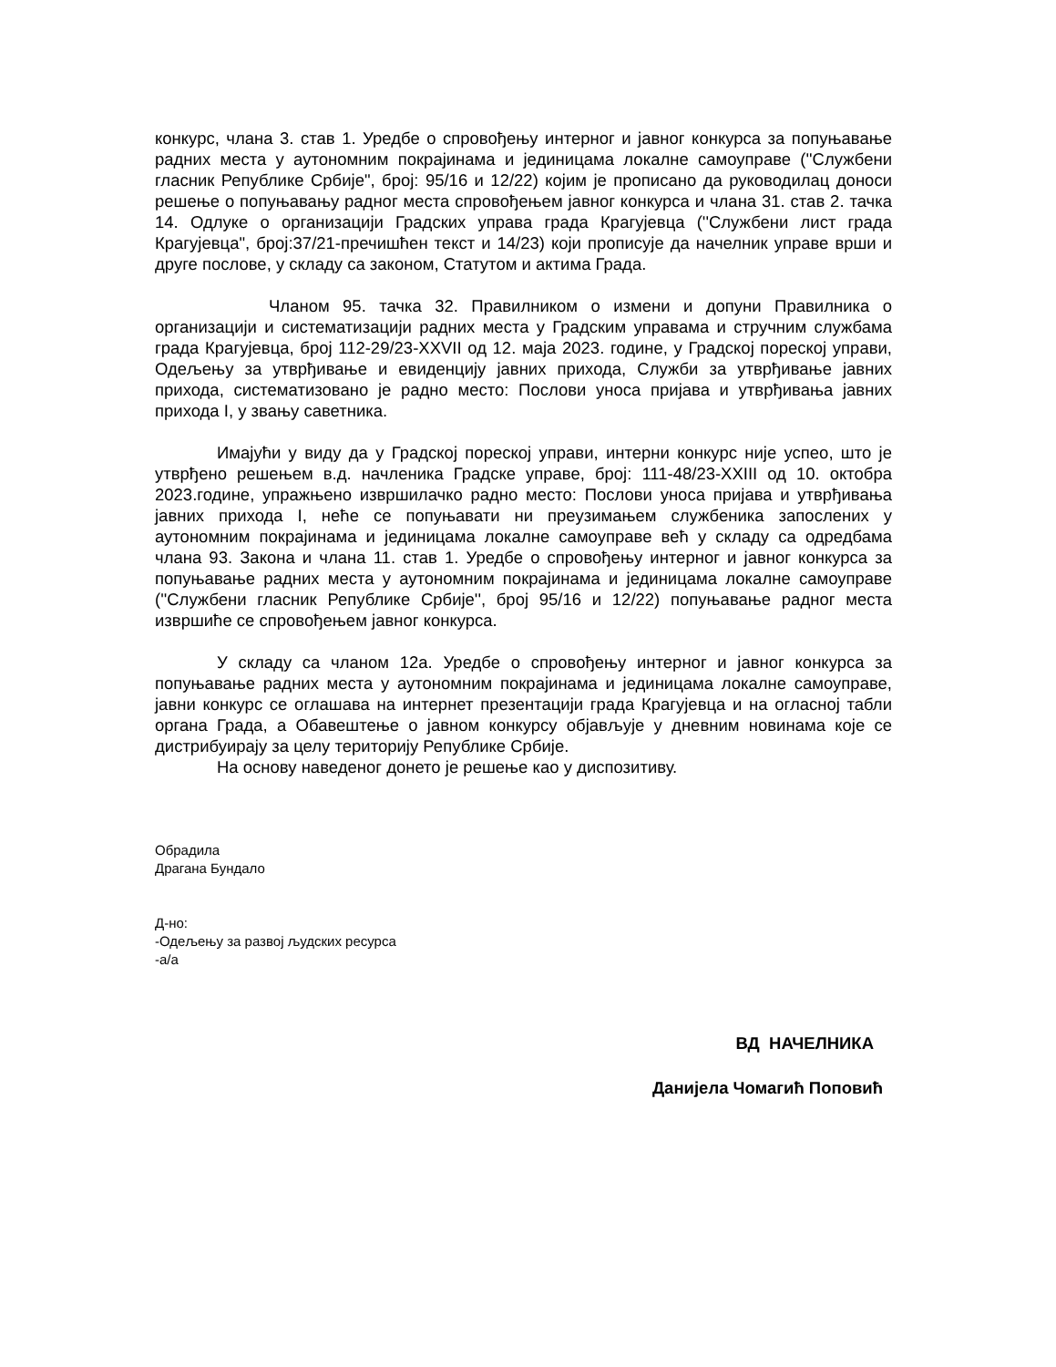конкурс, члана 3. став 1. Уредбе о спровођењу интерног и јавног конкурса за попуњавање радних места у аутономним покрајинама и јединицама локалне самоуправе (''Службени гласник Републике Србије", број: 95/16 и 12/22) којим је прописано да руководилац доноси решење о попуњавању радног места спровођењем јавног конкурса и члана 31. став 2. тачка 14. Одлуке о организацији Градских управа града Крагујевца (''Службени лист града Крагујевца", број:37/21-пречишћен текст и 14/23) који прописује да начелник управе врши и друге послове, у складу са законом, Статутом и актима Града.
Чланом 95. тачка 32. Правилником о измени и допуни Правилника о организацији и систематизацији радних места у Градским управама и стручним службама града Крагујевца, број 112-29/23-XXVII од 12. маја 2023. године, у Градској пореској управи, Одељењу за утврђивање и евиденцију јавних прихода, Служби за утврђивање јавних прихода, систематизовано је радно место: Послови уноса пријава и утврђивања јавних прихода I, у звању саветника.
Имајући у виду да у Градској пореској управи, интерни конкурс није успео, што је утврђено решењем в.д. начленика Градске управе, број: 111-48/23-XXIII од 10. октобра 2023.године, упражњено извршилачко радно место: Послови уноса пријава и утврђивања јавних прихода I, неће се попуњавати ни преузимањем службеника запослених у аутономним покрајинама и јединицама локалне самоуправе већ у складу са одредбама члана 93. Закона и члана 11. став 1. Уредбе о спровођењу интерног и јавног конкурса за попуњавање радних места у аутономним покрајинама и јединицама локалне самоуправе (''Службени гласник Републике Србије'', број 95/16 и 12/22) попуњавање радног места извршиће се спровођењем јавног конкурса.
У складу са чланом 12а. Уредбе о спровођењу интерног и јавног конкурса за попуњавање радних места у аутономним покрајинама и јединицама локалне самоуправе, јавни конкурс се оглашава на интернет презентацији града Крагујевца и на огласној табли органа Града, а Обавештење о јавном конкурсу објављује у дневним новинама које се дистрибуирају за целу територију Републике Србије.
На основу наведеног донето је решење као у диспозитиву.
Обрадила
Драгана Бундало
Д-но:
-Одељењу за развој људских ресурса
-а/а
ВД НАЧЕЛНИКА
Данијела Чомагић Поповић